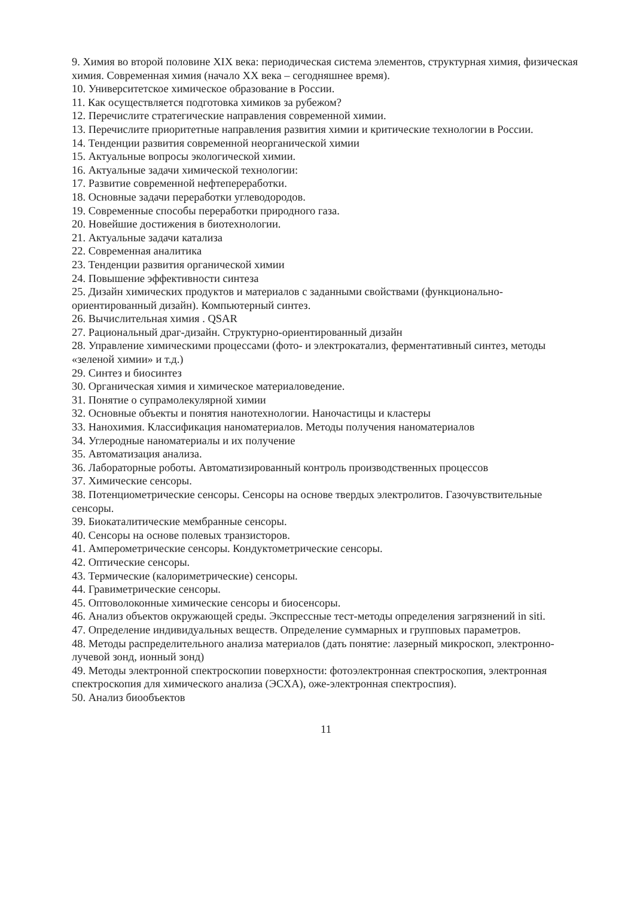9. Химия во второй половине XIX века: периодическая система элементов, структурная химия, физическая химия. Современная химия (начало XX века – сегодняшнее время).
10. Университетское химическое образование в России.
11. Как осуществляется подготовка химиков за рубежом?
12. Перечислите стратегические направления современной химии.
13. Перечислите приоритетные направления развития химии и критические технологии в России.
14. Тенденции развития современной неорганической химии
15. Актуальные вопросы экологической химии.
16. Актуальные задачи химической технологии:
17. Развитие современной нефтепереработки.
18. Основные задачи переработки углеводородов.
19. Современные способы переработки природного газа.
20. Новейшие достижения в биотехнологии.
21. Актуальные задачи катализа
22. Современная аналитика
23. Тенденции развития органической химии
24. Повышение эффективности синтеза
25. Дизайн химических продуктов и материалов с заданными свойствами (функционально-ориентированный дизайн). Компьютерный синтез.
26. Вычислительная химия . QSAR
27. Рациональный драг-дизайн. Структурно-ориентированный дизайн
28. Управление химическими процессами (фото- и электрокатализ, ферментативный синтез, методы «зеленой химии» и т.д.)
29. Синтез и биосинтез
30. Органическая химия и химическое материаловедение.
31. Понятие о супрамолекулярной химии
32. Основные объекты и понятия нанотехнологии. Наночастицы и кластеры
33. Нанохимия. Классификация наноматериалов. Методы получения наноматериалов
34. Углеродные наноматериалы и их получение
35. Автоматизация анализа.
36. Лабораторные роботы. Автоматизированный контроль производственных процессов
37. Химические сенсоры.
38. Потенциометрические сенсоры. Сенсоры на основе твердых электролитов. Газочувствительные сенсоры.
39. Биокаталитические мембранные сенсоры.
40. Сенсоры на основе полевых транзисторов.
41. Амперометрические сенсоры. Кондуктометрические сенсоры.
42. Оптические сенсоры.
43. Термические (калориметрические) сенсоры.
44. Гравиметрические сенсоры.
45. Оптоволоконные химические сенсоры и биосенсоры.
46. Анализ объектов окружающей среды. Экспрессные тест-методы определения загрязнений in siti.
47. Определение индивидуальных веществ. Определение суммарных и групповых параметров.
48. Методы распределительного анализа материалов (дать понятие: лазерный микроскоп, электронно-лучевой зонд, ионный зонд)
49. Методы электронной спектроскопии поверхности: фотоэлектронная спектроскопия, электронная спектроскопия для химического анализа (ЭСХА), оже-электронная спектроспия).
50. Анализ биообъектов
11